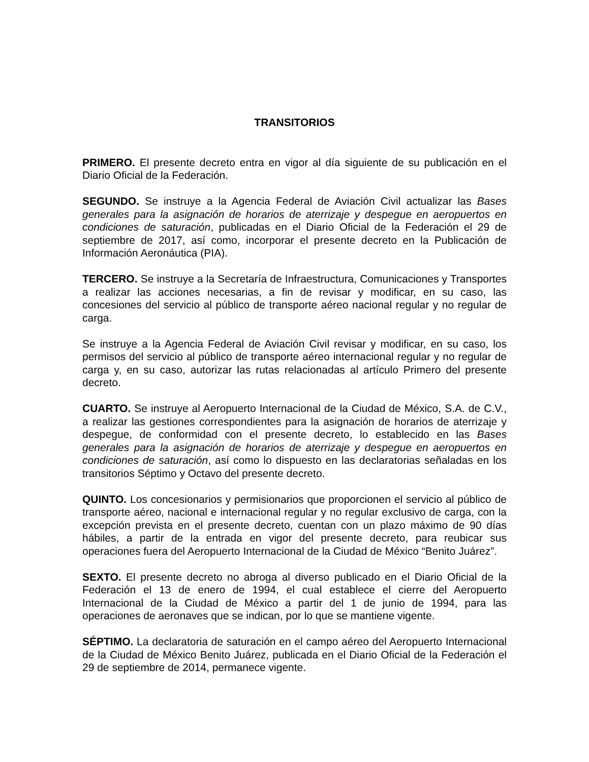TRANSITORIOS
PRIMERO. El presente decreto entra en vigor al día siguiente de su publicación en el Diario Oficial de la Federación.
SEGUNDO. Se instruye a la Agencia Federal de Aviación Civil actualizar las Bases generales para la asignación de horarios de aterrizaje y despegue en aeropuertos en condiciones de saturación, publicadas en el Diario Oficial de la Federación el 29 de septiembre de 2017, así como, incorporar el presente decreto en la Publicación de Información Aeronáutica (PIA).
TERCERO. Se instruye a la Secretaría de Infraestructura, Comunicaciones y Transportes a realizar las acciones necesarias, a fin de revisar y modificar, en su caso, las concesiones del servicio al público de transporte aéreo nacional regular y no regular de carga.
Se instruye a la Agencia Federal de Aviación Civil revisar y modificar, en su caso, los permisos del servicio al público de transporte aéreo internacional regular y no regular de carga y, en su caso, autorizar las rutas relacionadas al artículo Primero del presente decreto.
CUARTO. Se instruye al Aeropuerto Internacional de la Ciudad de México, S.A. de C.V., a realizar las gestiones correspondientes para la asignación de horarios de aterrizaje y despegue, de conformidad con el presente decreto, lo establecido en las Bases generales para la asignación de horarios de aterrizaje y despegue en aeropuertos en condiciones de saturación, así como lo dispuesto en las declaratorias señaladas en los transitorios Séptimo y Octavo del presente decreto.
QUINTO. Los concesionarios y permisionarios que proporcionen el servicio al público de transporte aéreo, nacional e internacional regular y no regular exclusivo de carga, con la excepción prevista en el presente decreto, cuentan con un plazo máximo de 90 días hábiles, a partir de la entrada en vigor del presente decreto, para reubicar sus operaciones fuera del Aeropuerto Internacional de la Ciudad de México “Benito Juárez”.
SEXTO. El presente decreto no abroga al diverso publicado en el Diario Oficial de la Federación el 13 de enero de 1994, el cual establece el cierre del Aeropuerto Internacional de la Ciudad de México a partir del 1 de junio de 1994, para las operaciones de aeronaves que se indican, por lo que se mantiene vigente.
SÉPTIMO. La declaratoria de saturación en el campo aéreo del Aeropuerto Internacional de la Ciudad de México Benito Juárez, publicada en el Diario Oficial de la Federación el 29 de septiembre de 2014, permanece vigente.